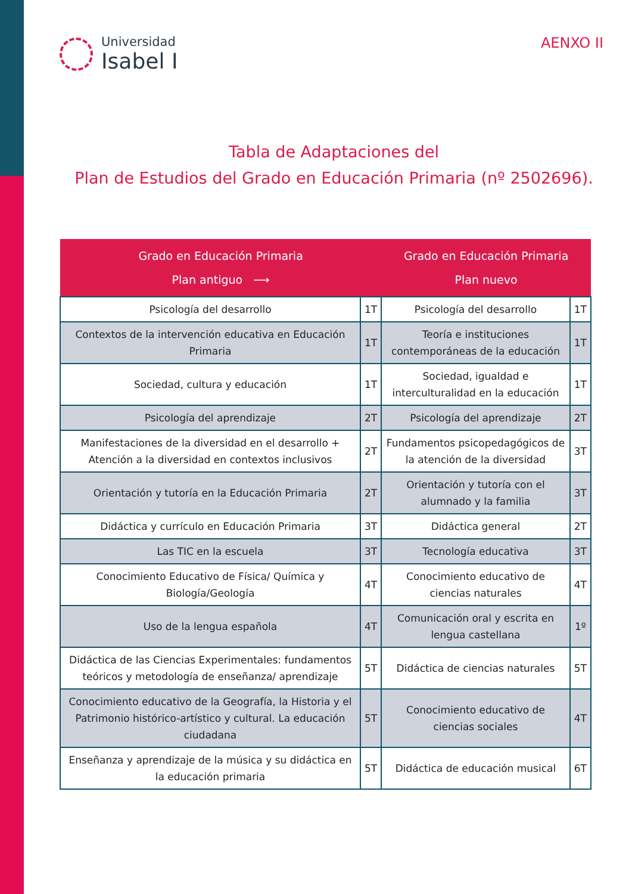Universidad
Isabel I
AENXO II
Tabla de Adaptaciones del
Plan de Estudios del Grado en Educación Primaria (nº 2502696).
| Grado en Educación Primaria Plan antiguo ⟶ | | Grado en Educación Primaria Plan nuevo | |
| --- | --- | --- | --- |
| Psicología del desarrollo | 1T | Psicología del desarrollo | 1T |
| Contextos de la intervención educativa en Educación Primaria | 1T | Teoría e instituciones contemporáneas de la educación | 1T |
| Sociedad, cultura y educación | 1T | Sociedad, igualdad e interculturalidad en la educación | 1T |
| Psicología del aprendizaje | 2T | Psicología del aprendizaje | 2T |
| Manifestaciones de la diversidad en el desarrollo + Atención a la diversidad en contextos inclusivos | 2T | Fundamentos psicopedagógicos de la atención de la diversidad | 3T |
| Orientación y tutoría en la Educación Primaria | 2T | Orientación y tutoría con el alumnado y la familia | 3T |
| Didáctica y currículo en Educación Primaria | 3T | Didáctica general | 2T |
| Las TIC en la escuela | 3T | Tecnología educativa | 3T |
| Conocimiento Educativo de Física/ Química y Biología/Geología | 4T | Conocimiento educativo de ciencias naturales | 4T |
| Uso de la lengua española | 4T | Comunicación oral y escrita en lengua castellana | 1º |
| Didáctica de las Ciencias Experimentales: fundamentos teóricos y metodología de enseñanza/ aprendizaje | 5T | Didáctica de ciencias naturales | 5T |
| Conocimiento educativo de la Geografía, la Historia y el Patrimonio histórico-artístico y cultural. La educación ciudadana | 5T | Conocimiento educativo de ciencias sociales | 4T |
| Enseñanza y aprendizaje de la música y su didáctica en la educación primaria | 5T | Didáctica de educación musical | 6T |